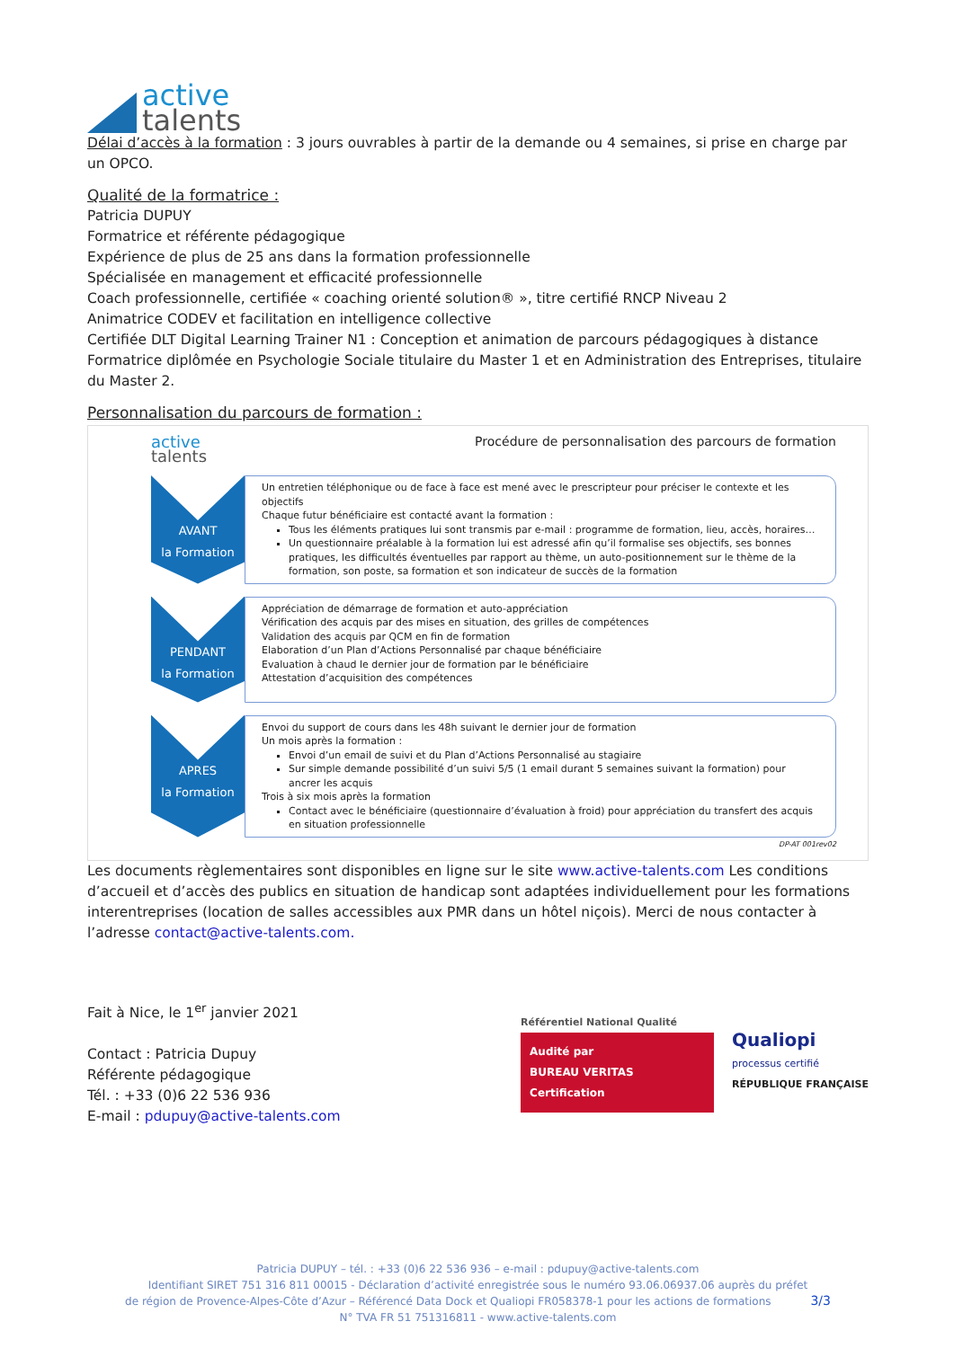active
talents
Délai d’accès à la formation : 3 jours ouvrables à partir de la demande ou 4 semaines, si prise en charge par un OPCO.
Qualité de la formatrice :
Patricia DUPUY
Formatrice et référente pédagogique
Expérience de plus de 25 ans dans la formation professionnelle
Spécialisée en management et efficacité professionnelle
Coach professionnelle, certifiée « coaching orienté solution® », titre certifié RNCP Niveau 2
Animatrice CODEV et facilitation en intelligence collective
Certifiée DLT Digital Learning Trainer N1 : Conception et animation de parcours pédagogiques à distance
Formatrice diplômée en Psychologie Sociale titulaire du Master 1 et en Administration des Entreprises, titulaire du Master 2.
Personnalisation du parcours de formation :
active
talents
Procédure de personnalisation des parcours de formation
AVANT
la Formation
Un entretien téléphonique ou de face à face est mené avec le prescripteur pour préciser le contexte et les objectifs
Chaque futur bénéficiaire est contacté avant la formation :
Tous les éléments pratiques lui sont transmis par e-mail : programme de formation, lieu, accès, horaires…
Un questionnaire préalable à la formation lui est adressé afin qu’il formalise ses objectifs, ses bonnes pratiques, les difficultés éventuelles par rapport au thème, un auto-positionnement sur le thème de la formation, son poste, sa formation et son indicateur de succès de la formation
PENDANT
la Formation
Appréciation de démarrage de formation et auto-appréciation
Vérification des acquis par des mises en situation, des grilles de compétences
Validation des acquis par QCM en fin de formation
Elaboration d’un Plan d’Actions Personnalisé par chaque bénéficiaire
Evaluation à chaud le dernier jour de formation par le bénéficiaire
Attestation d’acquisition des compétences
APRES
la Formation
Envoi du support de cours dans les 48h suivant le dernier jour de formation
Un mois après la formation :
Envoi d’un email de suivi et du Plan d’Actions Personnalisé au stagiaire
Sur simple demande possibilité d’un suivi 5/5 (1 email durant 5 semaines suivant la formation) pour ancrer les acquis
Trois à six mois après la formation
Contact avec le bénéficiaire (questionnaire d’évaluation à froid) pour appréciation du transfert des acquis en situation professionnelle
DP-AT 001rev02
Les documents règlementaires sont disponibles en ligne sur le site www.active-talents.com Les conditions d’accueil et d’accès des publics en situation de handicap sont adaptées individuellement pour les formations interentreprises (location de salles accessibles aux PMR dans un hôtel niçois). Merci de nous contacter à l’adresse contact@active-talents.com.
Fait à Nice, le 1<sup>er</sup> janvier 2021
Contact : Patricia Dupuy
Référente pédagogique
Tél. : +33 (0)6 22 536 936
E-mail : pdupuy@active-talents.com
Référentiel National Qualité
Audité par
BUREAU VERITAS
Certification
Qualiopi
processus certifié
RÉPUBLIQUE FRANÇAISE
Patricia DUPUY – tél. : +33 (0)6 22 536 936 – e-mail : pdupuy@active-talents.com
Identifiant SIRET 751 316 811 00015 - Déclaration d’activité enregistrée sous le numéro 93.06.06937.06 auprès du préfet
de région de Provence-Alpes-Côte d’Azur – Référencé Data Dock et Qualiopi FR058378-1 pour les actions de formations 3/3
N° TVA FR 51 751316811 - www.active-talents.com